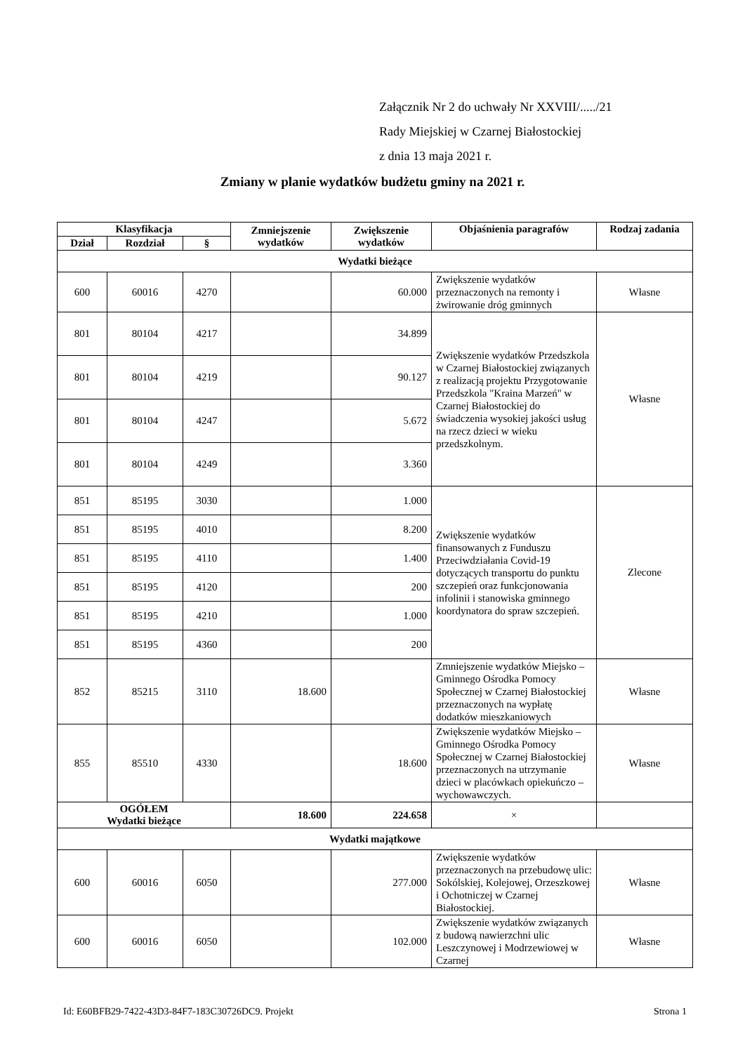Załącznik Nr 2 do uchwały Nr XXVIII/...../21
Rady Miejskiej w Czarnej Białostockiej
z dnia 13 maja 2021 r.
Zmiany w planie wydatków budżetu gminy na 2021 r.
| Klasyfikacja | | | Zmniejszenie wydatków | Zwiększenie wydatków | Objaśnienia paragrafów | Rodzaj zadania |
| --- | --- | --- | --- | --- | --- | --- |
| Dział | Rozdział | § | | | | |
| Wydatki bieżące | | | | | | |
| 600 | 60016 | 4270 | | 60.000 | Zwiększenie wydatków przeznaczonych na remonty i żwirowanie dróg gminnych | Własne |
| 801 | 80104 | 4217 | | 34.899 | Zwiększenie wydatków Przedszkola w Czarnej Białostockiej związanych z realizacją projektu Przygotowanie Przedszkola "Kraina Marzeń" w Czarnej Białostockiej do świadczenia wysokiej jakości usług na rzecz dzieci w wieku przedszkolnym. | Własne |
| 801 | 80104 | 4219 | | 90.127 | | |
| 801 | 80104 | 4247 | | 5.672 | | |
| 801 | 80104 | 4249 | | 3.360 | | |
| 851 | 85195 | 3030 | | 1.000 | Zwiększenie wydatków finansowanych z Funduszu Przeciwdziałania Covid-19 dotyczących transportu do punktu szczepień oraz funkcjonowania infolinii i stanowiska gminnego koordynatora do spraw szczepień. | Zlecone |
| 851 | 85195 | 4010 | | 8.200 | | |
| 851 | 85195 | 4110 | | 1.400 | | |
| 851 | 85195 | 4120 | | 200 | | |
| 851 | 85195 | 4210 | | 1.000 | | |
| 851 | 85195 | 4360 | | 200 | | |
| 852 | 85215 | 3110 | 18.600 | | Zmniejszenie wydatków Miejsko – Gminnego Ośrodka Pomocy Społecznej w Czarnej Białostockiej przeznaczonych na wypłatę dodatków mieszkaniowych | Własne |
| 855 | 85510 | 4330 | | 18.600 | Zwiększenie wydatków Miejsko – Gminnego Ośrodka Pomocy Społecznej w Czarnej Białostockiej przeznaczonych na utrzymanie dzieci w placówkach opiekuńczo – wychowawczych. | Własne |
| OGÓŁEM Wydatki bieżące | | | 18.600 | 224.658 | × | |
| Wydatki majątkowe | | | | | | |
| 600 | 60016 | 6050 | | 277.000 | Zwiększenie wydatków przeznaczonych na przebudowę ulic: Sokólskiej, Kolejowej, Orzeszkowej i Ochotniczej w Czarnej Białostockiej. | Własne |
| 600 | 60016 | 6050 | | 102.000 | Zwiększenie wydatków związanych z budową nawierzchni ulic Leszczynowej i Modrzewiowej w Czarnej | Własne |
Id: E60BFB29-7422-43D3-84F7-183C30726DC9. Projekt Strona 1